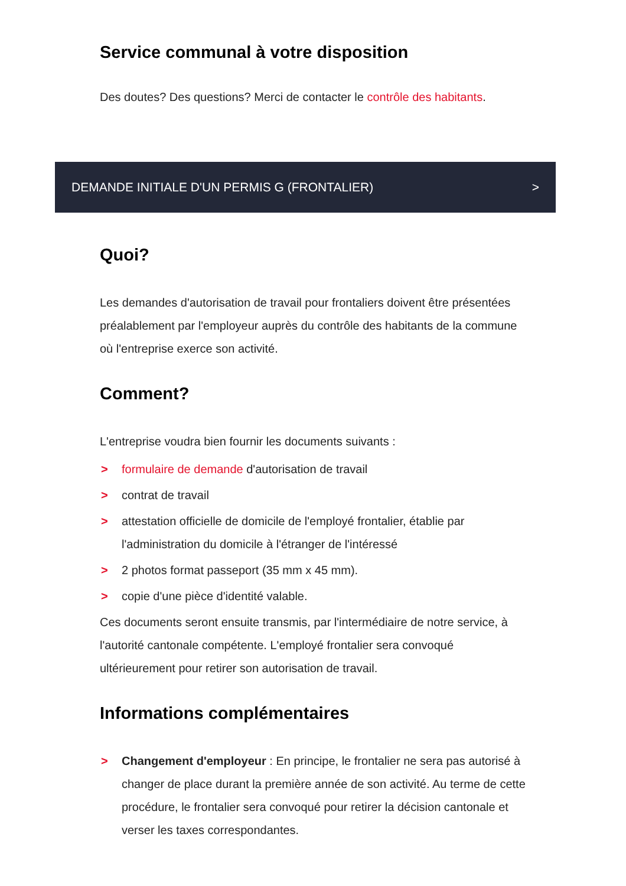Service communal à votre disposition
Des doutes? Des questions? Merci de contacter le contrôle des habitants.
DEMANDE INITIALE D'UN PERMIS G (FRONTALIER) >
Quoi?
Les demandes d'autorisation de travail pour frontaliers doivent être présentées préalablement par l'employeur auprès du contrôle des habitants de la commune où l'entreprise exerce son activité.
Comment?
L'entreprise voudra bien fournir les documents suivants :
> formulaire de demande d'autorisation de travail
> contrat de travail
> attestation officielle de domicile de l'employé frontalier, établie par l'administration du domicile à l'étranger de l'intéressé
> 2 photos format passeport (35 mm x 45 mm).
> copie d'une pièce d'identité valable.
Ces documents seront ensuite transmis, par l'intermédiaire de notre service, à l'autorité cantonale compétente. L'employé frontalier sera convoqué ultérieurement pour retirer son autorisation de travail.
Informations complémentaires
> Changement d'employeur : En principe, le frontalier ne sera pas autorisé à changer de place durant la première année de son activité. Au terme de cette procédure, le frontalier sera convoqué pour retirer la décision cantonale et verser les taxes correspondantes.